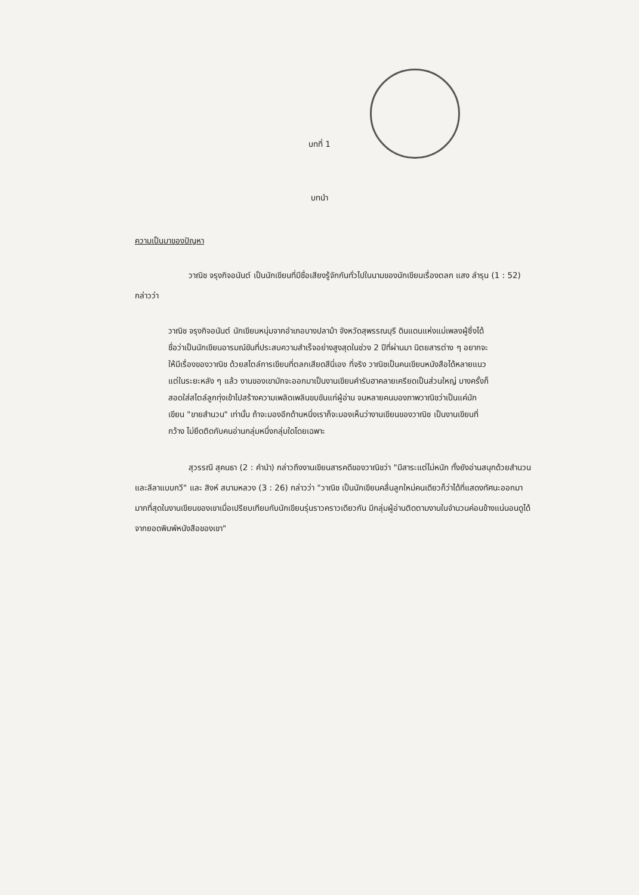บทที่ 1
บทนำ
ความเป็นมาของปัญหา
วาณิช จรุงกิจอนันต์ เป็นนักเขียนที่มีชื่อเสียงรู้จักกันทั่วไปในนามของนักเขียนเรื่องตลก แสง ลำรุน (1 : 52) กล่าวว่า
วาณิช จรุงกิจอนันต์ นักเขียนหนุ่มจากอำเภอบางปลาม้า จังหวัดสุพรรณบุรี ดินแดนแห่งแม่เพลงผู้ซึ่งได้ชื่อว่าเป็นนักเขียนอารมณ์ขันที่ประสบความสำเร็จอย่างสูงสุดในช่วง 2 ปีที่ผ่านมา นิตยสารต่าง ๆ อยากจะให้มีเรื่องของวาณิช ด้วยสไตล์การเขียนที่ตลกเสียดสีนี่เอง ที่จริง วาณิชเป็นคนเขียนหนังสือได้หลายแนว แต่ในระยะหลัง ๆ แล้ว งานของเขามักจะออกมาเป็นงานเขียนคำรับฮาคลายเครียดเป็นส่วนใหญ่ บางครั้งก็สอดใส่สไตล์ลูกทุ่งเข้าไปสร้างความเพลิดเพลินขบขันแก่ผู้อ่าน จนหลายคนมองภาพวาณิชว่าเป็นแค่นักเขียน "ขายสำนวน" เท่านั้น ถ้าจะมองอีกด้านหนึ่งเราก็จะมองเห็นว่างานเขียนของวาณิช เป็นงานเขียนที่กว้าง ไม่ยึดติดกับคนอ่านกลุ่มหนึ่งกลุ่มใดโดยเฉพาะ
สุวรรณี สุคนธา (2 : คำนำ) กล่าวถึงงานเขียนสารคดีของวาณิชว่า "มีสาระแต่ไม่หนัก ทั้งยังอ่านสนุกด้วยสำนวนและลีลาแบบกวี" และ สิงห์ สนามหลวง (3 : 26) กล่าวว่า "วาณิช เป็นนักเขียนคลื่นลูกใหม่คนเดียวก็ว่าได้ที่แสดงทัศนะออกมามากที่สุดในงานเขียนของเขาเมื่อเปรียบเทียบกับนักเขียนรุ่นราวคราวเดียวกัน มีกลุ่มผู้อ่านติดตามงานในจำนวนค่อนข้างแน่นอนดูได้จากยอดพิมพ์หนังสือของเขา"